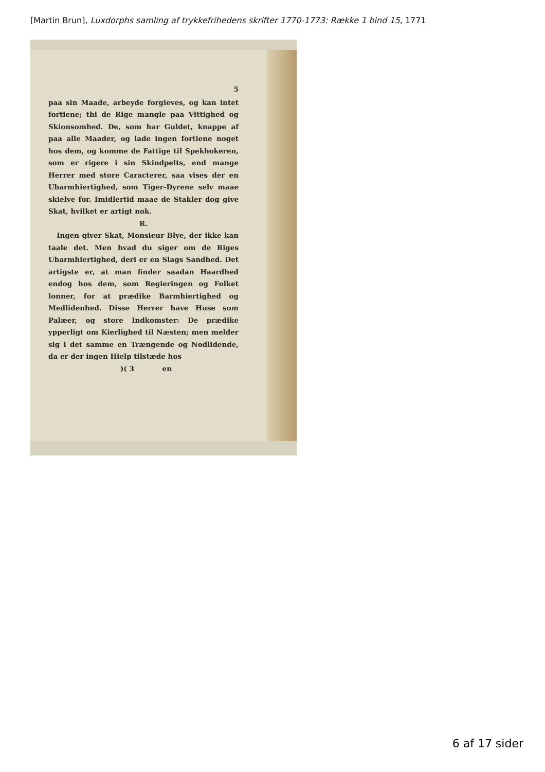[Martin Brun], Luxdorphs samling af trykkefrihedens skrifter 1770-1773: Række 1 bind 15, 1771
5
paa sin Maade, arbeyde forgieves, og kan intet fortiene; thi de Rige mangle paa Vittighed og Skionsomhed. De, som har Guldet, knappe af paa alle Maader, og lade ingen fortiene noget hos dem, og komme de Fattige til Spekhokeren, som er rigere i sin Skindpelts, end mange Herrer med store Caracterer, saa vises der en Ubarmhiertighed, som Tiger-Dyrene selv maae skielve for. Imidlertid maae de Stakler dog give Skat, hvilket er artigt nok.
R.
Ingen giver Skat, Monsieur Blye, der ikke kan taale det. Men hvad du siger om de Riges Ubarmhiertighed, deri er en Slags Sandhed. Det artigste er, at man finder saadan Haardhed endog hos dem, som Regieringen og Folket lonner, for at prædike Barmhiertighed og Medlidenhed. Disse Herrer have Huse som Palæer, og store Indkomster: De prædike ypperligt om Kierlighed til Næsten; men melder sig i det samme en Trængende og Nodlidende, da er der ingen Hielp tilstæde hos
)( 3 en
6 af 17 sider